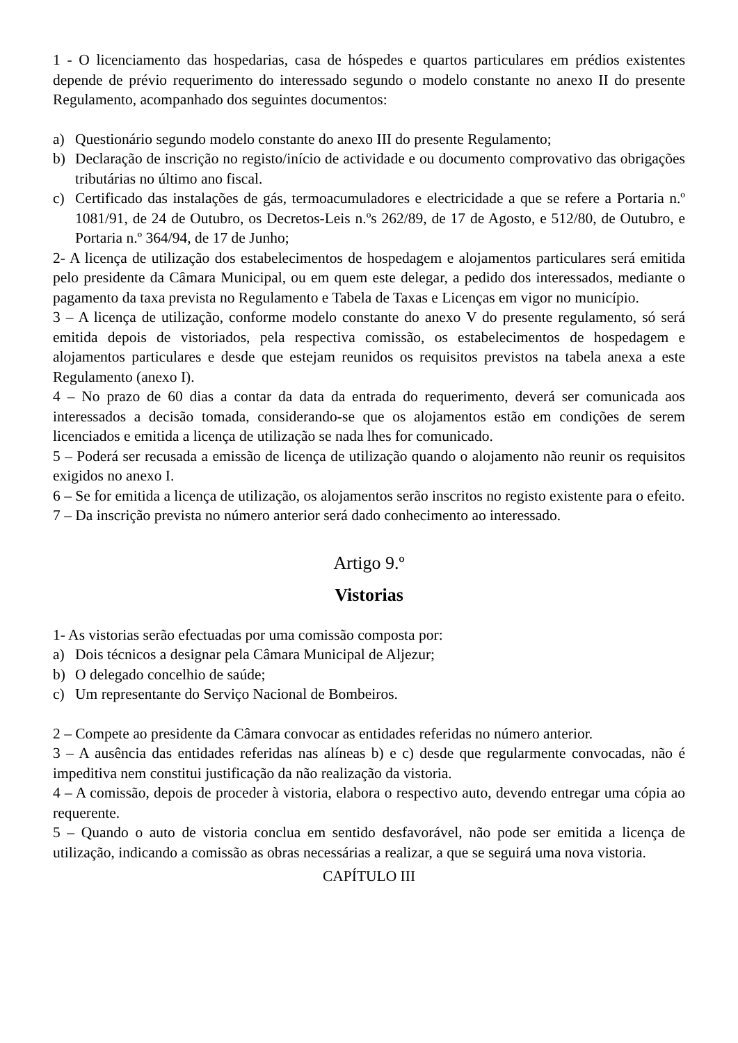1 - O licenciamento das hospedarias, casa de hóspedes e quartos particulares em prédios existentes depende de prévio requerimento do interessado segundo o modelo constante no anexo II do presente Regulamento, acompanhado dos seguintes documentos:
a) Questionário segundo modelo constante do anexo III do presente Regulamento;
b) Declaração de inscrição no registo/início de actividade e ou documento comprovativo das obrigações tributárias no último ano fiscal.
c) Certificado das instalações de gás, termoacumuladores e electricidade a que se refere a Portaria n.º 1081/91, de 24 de Outubro, os Decretos-Leis n.ºs 262/89, de 17 de Agosto, e 512/80, de Outubro, e Portaria n.º 364/94, de 17 de Junho;
2- A licença de utilização dos estabelecimentos de hospedagem e alojamentos particulares será emitida pelo presidente da Câmara Municipal, ou em quem este delegar, a pedido dos interessados, mediante o pagamento da taxa prevista no Regulamento e Tabela de Taxas e Licenças em vigor no município.
3 – A licença de utilização, conforme modelo constante do anexo V do presente regulamento, só será emitida depois de vistoriados, pela respectiva comissão, os estabelecimentos de hospedagem e alojamentos particulares e desde que estejam reunidos os requisitos previstos na tabela anexa a este Regulamento (anexo I).
4 – No prazo de 60 dias a contar da data da entrada do requerimento, deverá ser comunicada aos interessados a decisão tomada, considerando-se que os alojamentos estão em condições de serem licenciados e emitida a licença de utilização se nada lhes for comunicado.
5 – Poderá ser recusada a emissão de licença de utilização quando o alojamento não reunir os requisitos exigidos no anexo I.
6 – Se for emitida a licença de utilização, os alojamentos serão inscritos no registo existente para o efeito.
7 – Da inscrição prevista no número anterior será dado conhecimento ao interessado.
Artigo 9.º
Vistorias
1- As vistorias serão efectuadas por uma comissão composta por:
a) Dois técnicos a designar pela Câmara Municipal de Aljezur;
b) O delegado concelhio de saúde;
c) Um representante do Serviço Nacional de Bombeiros.
2 – Compete ao presidente da Câmara convocar as entidades referidas no número anterior.
3 – A ausência das entidades referidas nas alíneas b) e c) desde que regularmente convocadas, não é impeditiva nem constitui justificação da não realização da vistoria.
4 – A comissão, depois de proceder à vistoria, elabora o respectivo auto, devendo entregar uma cópia ao requerente.
5 – Quando o auto de vistoria conclua em sentido desfavorável, não pode ser emitida a licença de utilização, indicando a comissão as obras necessárias a realizar, a que se seguirá uma nova vistoria.
CAPÍTULO III